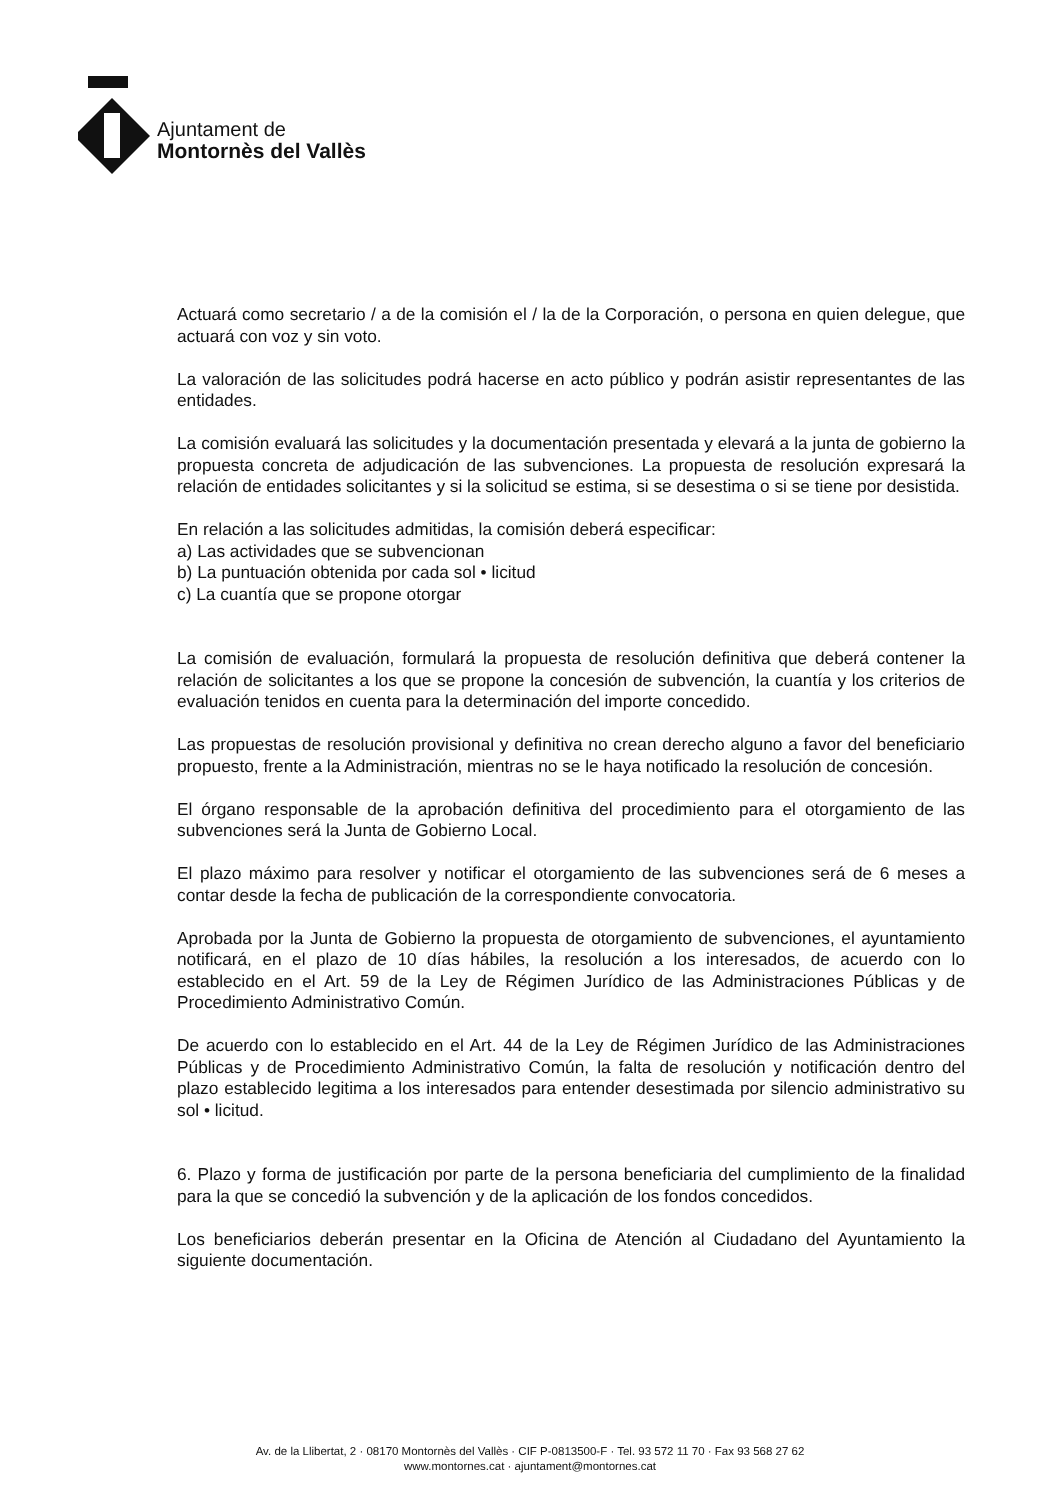Ajuntament de
Montornès del Vallès
Actuará como secretario / a de la comisión el / la de la Corporación, o persona en quien delegue, que actuará con voz y sin voto.
La valoración de las solicitudes podrá hacerse en acto público y podrán asistir representantes de las entidades.
La comisión evaluará las solicitudes y la documentación presentada y elevará a la junta de gobierno la propuesta concreta de adjudicación de las subvenciones. La propuesta de resolución expresará la relación de entidades solicitantes y si la solicitud se estima, si se desestima o si se tiene por desistida.
En relación a las solicitudes admitidas, la comisión deberá especificar:
a) Las actividades que se subvencionan
b) La puntuación obtenida por cada sol • licitud
c) La cuantía que se propone otorgar
La comisión de evaluación, formulará la propuesta de resolución definitiva que deberá contener la relación de solicitantes a los que se propone la concesión de subvención, la cuantía y los criterios de evaluación tenidos en cuenta para la determinación del importe concedido.
Las propuestas de resolución provisional y definitiva no crean derecho alguno a favor del beneficiario propuesto, frente a la Administración, mientras no se le haya notificado la resolución de concesión.
El órgano responsable de la aprobación definitiva del procedimiento para el otorgamiento de las subvenciones será la Junta de Gobierno Local.
El plazo máximo para resolver y notificar el otorgamiento de las subvenciones será de 6 meses a contar desde la fecha de publicación de la correspondiente convocatoria.
Aprobada por la Junta de Gobierno la propuesta de otorgamiento de subvenciones, el ayuntamiento notificará, en el plazo de 10 días hábiles, la resolución a los interesados, de acuerdo con lo establecido en el Art. 59 de la Ley de Régimen Jurídico de las Administraciones Públicas y de Procedimiento Administrativo Común.
De acuerdo con lo establecido en el Art. 44 de la Ley de Régimen Jurídico de las Administraciones Públicas y de Procedimiento Administrativo Común, la falta de resolución y notificación dentro del plazo establecido legitima a los interesados para entender desestimada por silencio administrativo su sol • licitud.
6. Plazo y forma de justificación por parte de la persona beneficiaria del cumplimiento de la finalidad para la que se concedió la subvención y de la aplicación de los fondos concedidos.
Los beneficiarios deberán presentar en la Oficina de Atención al Ciudadano del Ayuntamiento la siguiente documentación.
Av. de la Llibertat, 2 · 08170 Montornès del Vallès · CIF P-0813500-F · Tel. 93 572 11 70 · Fax 93 568 27 62
www.montornes.cat · ajuntament@montornes.cat